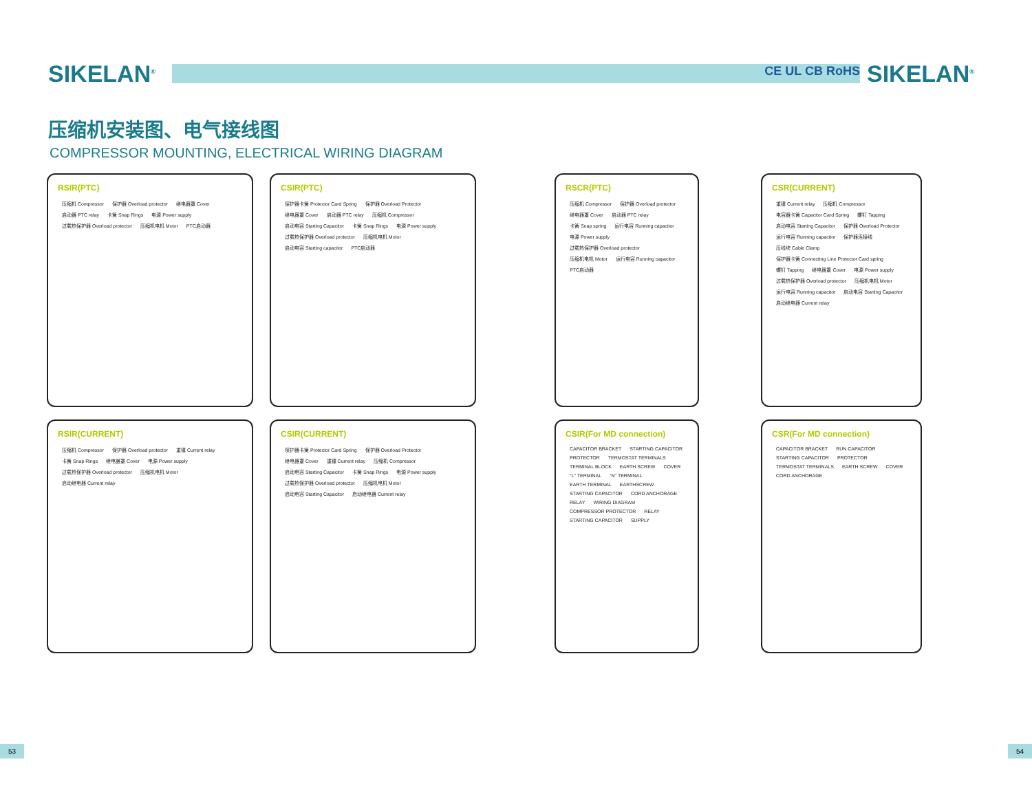SIKELAN<sup>®</sup>
CE UL CB RoHS
SIKELAN<sup>®</sup>
压缩机安装图、电气接线图
COMPRESSOR MOUNTING, ELECTRICAL WIRING DIAGRAM
RSIR(PTC)
压缩机 Compressor 保护器 Overload protector 继电器罩 Cover 启动器 PTC relay 卡簧 Snap Rings 电源 Power supply 过载热保护器 Overload protector 压缩机电机 Motor PTC启动器
CSIR(PTC)
保护器卡簧 Protector Card Spring 保护器 Overload Protector 继电器罩 Cover 启动器 PTC relay 压缩机 Compressor 启动电容 Starting Capacitor 卡簧 Snap Rings 电源 Power supply 过载热保护器 Overload protector 压缩机电机 Motor 启动电容 Starting capacitor PTC启动器
RSCR(PTC)
压缩机 Compressor 保护器 Overload protector 继电器罩 Cover 启动器 PTC relay 卡簧 Snap spring 运行电容 Running capacitor 电源 Power supply 过载热保护器 Overload protector 压缩机电机 Motor 运行电容 Running capacitor PTC启动器
CSR(CURRENT)
重锤 Current relay 压缩机 Compressor 电容器卡簧 Capacitor Card Spring 螺钉 Tapping 启动电容 Starting Capacitor 保护器 Overload Protector 运行电容 Running capacitor 保护器连接线 压线块 Cable Clamp 保护器卡簧 Connecting Line Protector Card spring 螺钉 Tapping 继电器罩 Cover 电源 Power supply 过载热保护器 Overload protector 压缩机电机 Motor 运行电容 Running capacitor 启动电容 Starting Capacitor 启动继电器 Current relay
RSIR(CURRENT)
压缩机 Compressor 保护器 Overload protector 重锤 Current relay 卡簧 Snap Rings 继电器罩 Cover 电源 Power supply 过载热保护器 Overload protector 压缩机电机 Motor 启动继电器 Current relay
CSIR(CURRENT)
保护器卡簧 Protector Card Spring 保护器 Overload Protector 继电器罩 Cover 重锤 Current relay 压缩机 Compressor 启动电容 Starting Capacitor 卡簧 Snap Rings 电源 Power supply 过载热保护器 Overload protector 压缩机电机 Motor 启动电容 Starting Capacitor 启动继电器 Current relay
CSIR(For MD connection)
CAPACITOR BRACKET STARTING CAPACITOR PROTECTOR TERMOSTAT TERMINALS TERMINAL BLOCK EARTH SCREW COVER "L" TERMINAL "N" TERMINAL EARTH TERMINAL EARTHSCREW STARTING CAPACITOR CORD ANCHORAGE RELAY WIRING DIAGRAM COMPRESSOR PROTECTOR RELAY STARTING CAPACITOR SUPPLY
CSR(For MD connection)
CAPACITOR BRACKET RUN CAPACITOR STARTING CAPACITOR PROTECTOR TERMOSTAT TERMINALS EARTH SCREW COVER CORD ANCHORAGE
53 54